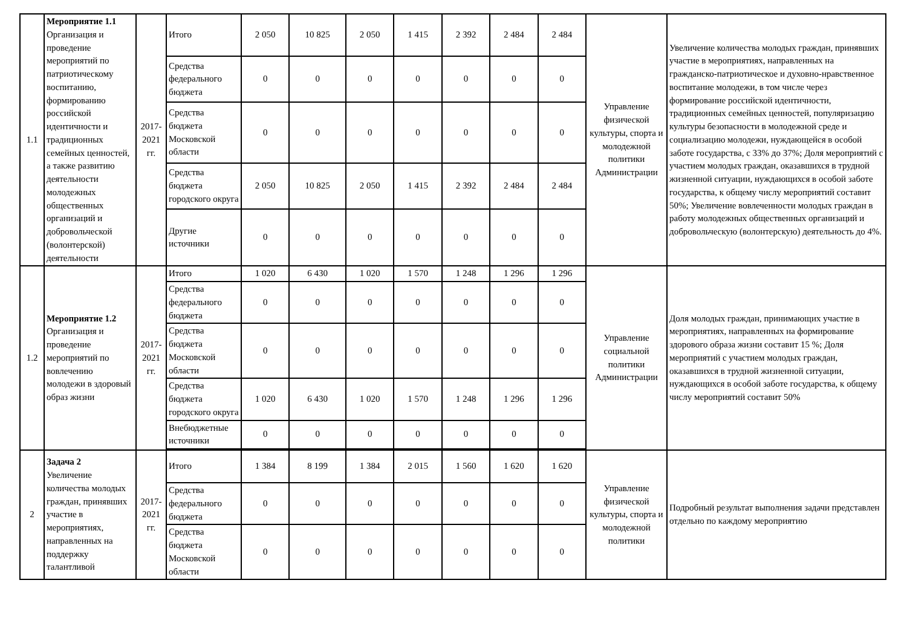| 1.1 | Мероприятие 1.1 Организация и проведение мероприятий по патриотическому воспитанию, формированию российской идентичности и традиционных семейных ценностей, а также развитию деятельности молодежных общественных организаций и добровольческой (волонтерской) деятельности | 2017-2021 гг. | Итого | 2 050 | 10 825 | 2 050 | 1 415 | 2 392 | 2 484 | 2 484 | Управление физической культуры, спорта и молодежной политики Администрации | Увеличение количества молодых граждан, принявших участие в мероприятиях, направленных на гражданско-патриотическое и духовно-нравственное воспитание молодежи, в том числе через формирование российской идентичности, традиционных семейных ценностей, популяризацию культуры безопасности в молодежной среде и социализацию молодежи, нуждающейся в особой заботе государства, с 33% до 37%; Доля мероприятий с участием молодых граждан, оказавшихся в трудной жизненной ситуации, нуждающихся в особой заботе государства, к общему числу мероприятий составит 50%; Увеличение вовлеченности молодых граждан в работу молодежных общественных организаций и добровольческую (волонтерскую) деятельность до 4%. |
| | | | Средства федерального бюджета | 0 | 0 | 0 | 0 | 0 | 0 | 0 | | |
| | | | Средства бюджета Московской области | 0 | 0 | 0 | 0 | 0 | 0 | 0 | | |
| | | | Средства бюджета городского округа | 2 050 | 10 825 | 2 050 | 1 415 | 2 392 | 2 484 | 2 484 | | |
| | | | Другие источники | 0 | 0 | 0 | 0 | 0 | 0 | 0 | | |
| 1.2 | Мероприятие 1.2 Организация и проведение мероприятий по вовлечению молодежи в здоровый образ жизни | 2017-2021 гг. | Итого | 1 020 | 6 430 | 1 020 | 1 570 | 1 248 | 1 296 | 1 296 | Управление социальной политики Администрации | Доля молодых граждан, принимающих участие в мероприятиях, направленных на формирование здорового образа жизни составит 15 %; Доля мероприятий с участием молодых граждан, оказавшихся в трудной жизненной ситуации, нуждающихся в особой заботе государства, к общему числу мероприятий составит 50% |
| | | | Средства федерального бюджета | 0 | 0 | 0 | 0 | 0 | 0 | 0 | | |
| | | | Средства бюджета Московской области | 0 | 0 | 0 | 0 | 0 | 0 | 0 | | |
| | | | Средства бюджета городского округа | 1 020 | 6 430 | 1 020 | 1 570 | 1 248 | 1 296 | 1 296 | | |
| | | | Внебюджетные источники | 0 | 0 | 0 | 0 | 0 | 0 | 0 | | |
| 2 | Задача 2 Увеличение количества молодых граждан, принявших участие в мероприятиях, направленных на поддержку талантливой | 2017-2021 гг. | Итого | 1 384 | 8 199 | 1 384 | 2 015 | 1 560 | 1 620 | 1 620 | Управление физической культуры, спорта и молодежной политики | Подробный результат выполнения задачи представлен отдельно по каждому мероприятию |
| | | | Средства федерального бюджета | 0 | 0 | 0 | 0 | 0 | 0 | 0 | | |
| | | | Средства бюджета Московской области | 0 | 0 | 0 | 0 | 0 | 0 | 0 | | |